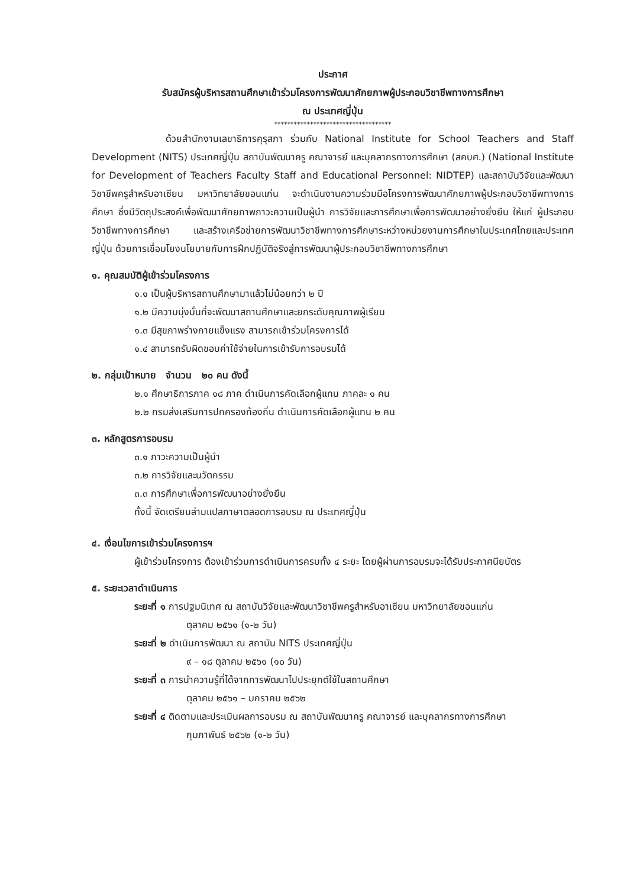ประกาศ
รับสมัครผู้บริหารสถานศึกษาเข้าร่วมโครงการพัฒนาศักยภาพผู้ประกอบวิชาชีพทางการศึกษา
ณ ประเทศญี่ปุ่น
************************************
ด้วยสำนักงานเลขาธิการคุรุสภา ร่วมกับ National Institute for School Teachers and Staff Development (NITS) ประเทศญี่ปุ่น สถาบันพัฒนาครู คณาจารย์ และบุคลากรทางการศึกษา (สคบศ.) (National Institute for Development of Teachers Faculty Staff and Educational Personnel: NIDTEP) และสถาบันวิจัยและพัฒนาวิชาชีพครูสำหรับอาเซียน มหาวิทยาลัยขอนแก่น จะดำเนินงานความร่วมมือโครงการพัฒนาศักยภาพผู้ประกอบวิชาชีพทางการศึกษา ซึ่งมีวัตถุประสงค์เพื่อพัฒนาศักยภาพภาวะความเป็นผู้นำ การวิจัยและการศึกษาเพื่อการพัฒนาอย่างยั่งยืน ให้แก่ ผู้ประกอบวิชาชีพทางการศึกษา และสร้างเครือข่ายการพัฒนาวิชาชีพทางการศึกษาระหว่างหน่วยงานการศึกษาในประเทศไทยและประเทศญี่ปุ่น ด้วยการเชื่อมโยงนโยบายกับการฝึกปฏิบัติจริงสู่การพัฒนาผู้ประกอบวิชาชีพทางการศึกษา
๑. คุณสมบัติผู้เข้าร่วมโครงการ
๑.๑ เป็นผู้บริหารสถานศึกษามาแล้วไม่น้อยกว่า ๒ ปี
๑.๒ มีความมุ่งมั่นที่จะพัฒนาสถานศึกษาและยกระดับคุณภาพผู้เรียน
๑.๓ มีสุขภาพร่างกายแข็งแรง สามารถเข้าร่วมโครงการได้
๑.๔ สามารถรับผิดชอบค่าใช้จ่ายในการเข้ารับการอบรมได้
๒. กลุ่มเป้าหมาย จำนวน ๒๐ คน ดังนี้
๒.๑ ศึกษาธิการภาค ๑๘ ภาค ดำเนินการคัดเลือกผู้แทน ภาคละ ๑ คน
๒.๒ กรมส่งเสริมการปกครองท้องถิ่น ดำเนินการคัดเลือกผู้แทน ๒ คน
๓. หลักสูตรการอบรม
๓.๑ ภาวะความเป็นผู้นำ
๓.๒ การวิจัยและนวัตกรรม
๓.๓ การศึกษาเพื่อการพัฒนาอย่างยั่งยืน
ทั้งนี้ จัดเตรียมล่ามแปลภาษาตลอดการอบรม ณ ประเทศญี่ปุ่น
๔. เงื่อนไขการเข้าร่วมโครงการฯ
ผู้เข้าร่วมโครงการ ต้องเข้าร่วมการดำเนินการครบทั้ง ๔ ระยะ โดยผู้ผ่านการอบรมจะได้รับประกาศนียบัตร
๕. ระยะเวลาดำเนินการ
ระยะที่ ๑ การปฐมนิเทศ ณ สถาบันวิจัยและพัฒนาวิชาชีพครูสำหรับอาเซียน มหาวิทยาลัยขอนแก่น
ตุลาคม ๒๕๖๑ (๑-๒ วัน)
ระยะที่ ๒ ดำเนินการพัฒนา ณ สถาบัน NITS ประเทศญี่ปุ่น
๙ – ๑๘ ตุลาคม ๒๕๖๑ (๑๐ วัน)
ระยะที่ ๓ การนำความรู้ที่ได้จากการพัฒนาไปประยุกต์ใช้ในสถานศึกษา
ตุลาคม ๒๕๖๑ – มกราคม ๒๕๖๒
ระยะที่ ๔ ติดตามและประเมินผลการอบรม ณ สถาบันพัฒนาครู คณาจารย์ และบุคลากรทางการศึกษา
กุมภาพันธ์ ๒๕๖๒ (๑-๒ วัน)